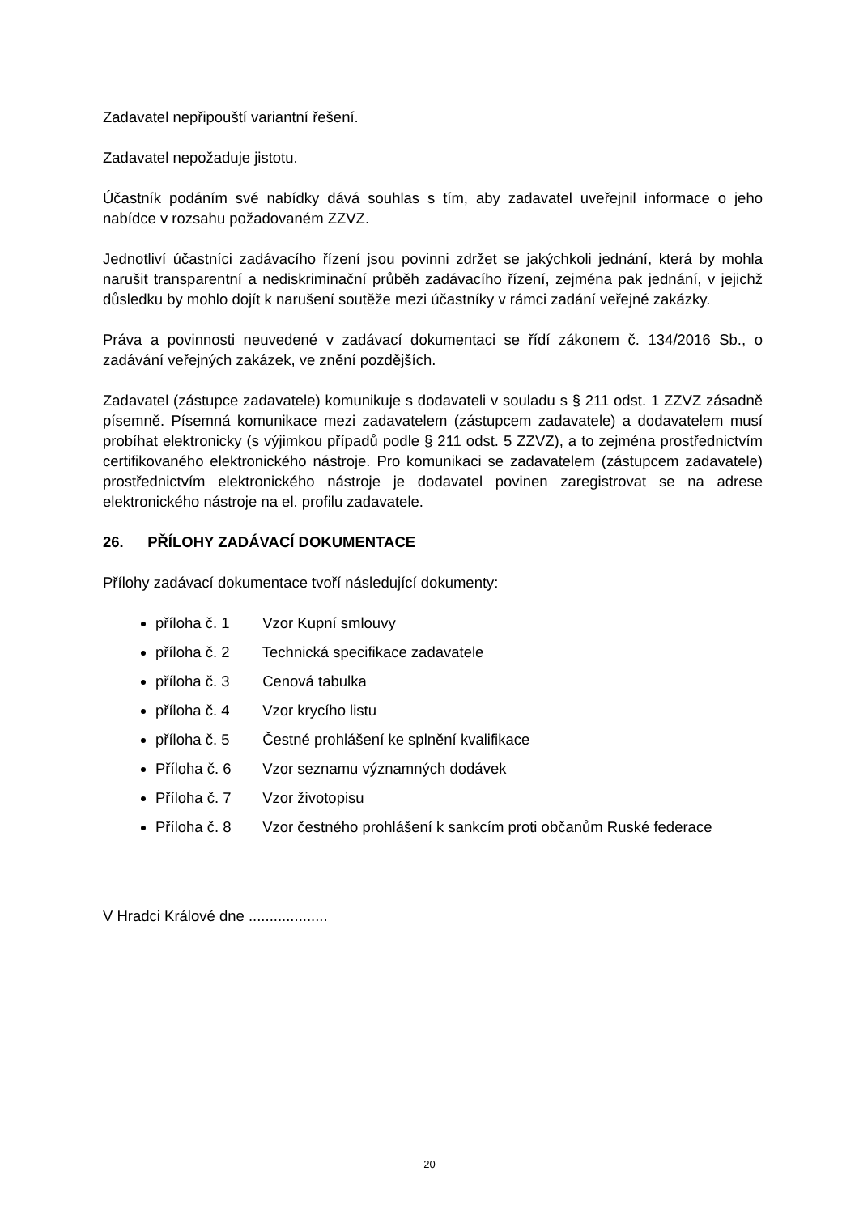Zadavatel nepřipouští variantní řešení.
Zadavatel nepožaduje jistotu.
Účastník podáním své nabídky dává souhlas s tím, aby zadavatel uveřejnil informace o jeho nabídce v rozsahu požadovaném ZZVZ.
Jednotliví účastníci zadávacího řízení jsou povinni zdržet se jakýchkoli jednání, která by mohla narušit transparentní a nediskriminační průběh zadávacího řízení, zejména pak jednání, v jejichž důsledku by mohlo dojít k narušení soutěže mezi účastníky v rámci zadání veřejné zakázky.
Práva a povinnosti neuvedené v zadávací dokumentaci se řídí zákonem č. 134/2016 Sb., o zadávání veřejných zakázek, ve znění pozdějších.
Zadavatel (zástupce zadavatele) komunikuje s dodavateli v souladu s § 211 odst. 1 ZZVZ zásadně písemně. Písemná komunikace mezi zadavatelem (zástupcem zadavatele) a dodavatelem musí probíhat elektronicky (s výjimkou případů podle § 211 odst. 5 ZZVZ), a to zejména prostřednictvím certifikovaného elektronického nástroje. Pro komunikaci se zadavatelem (zástupcem zadavatele) prostřednictvím elektronického nástroje je dodavatel povinen zaregistrovat se na adrese elektronického nástroje na el. profilu zadavatele.
26. PŘÍLOHY ZADÁVACÍ DOKUMENTACE
Přílohy zadávací dokumentace tvoří následující dokumenty:
příloha č. 1 Vzor Kupní smlouvy
příloha č. 2 Technická specifikace zadavatele
příloha č. 3 Cenová tabulka
příloha č. 4 Vzor krycího listu
příloha č. 5 Čestné prohlášení ke splnění kvalifikace
Příloha č. 6 Vzor seznamu významných dodávek
Příloha č. 7 Vzor životopisu
Příloha č. 8 Vzor čestného prohlášení k sankcím proti občanům Ruské federace
V Hradci Králové dne ...................
20